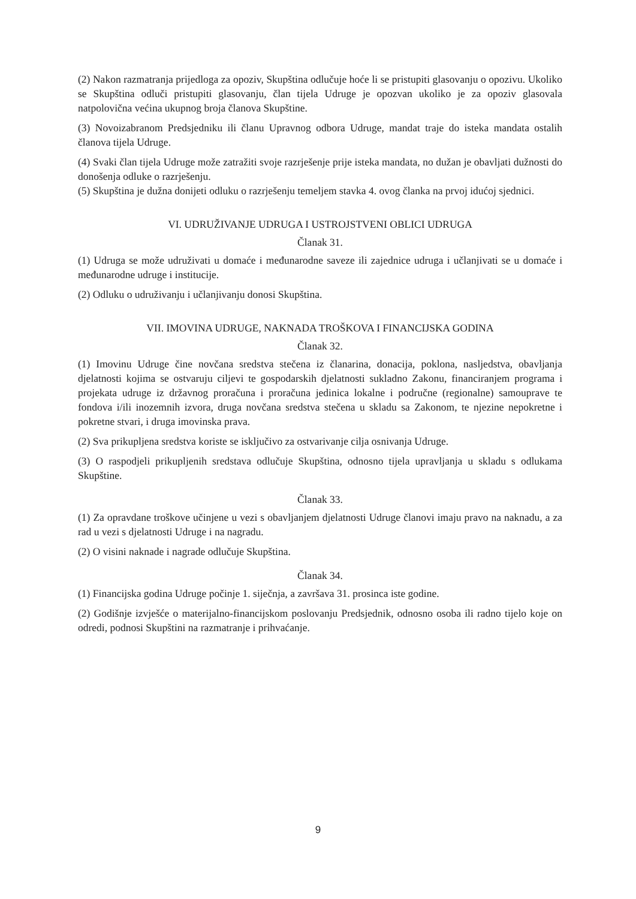(2) Nakon razmatranja prijedloga za opoziv, Skupština odlučuje hoće li se pristupiti glasovanju o opozivu. Ukoliko se Skupština odluči pristupiti glasovanju, član tijela Udruge je opozvan ukoliko je za opoziv glasovala natpolovična većina ukupnog broja članova Skupštine.
(3) Novoizabranom Predsjedniku ili članu Upravnog odbora Udruge, mandat traje do isteka mandata ostalih članova tijela Udruge.
(4) Svaki član tijela Udruge može zatražiti svoje razrješenje prije isteka mandata, no dužan je obavljati dužnosti do donošenja odluke o razrješenju.
(5) Skupština je dužna donijeti odluku o razrješenju temeljem stavka 4. ovog članka na prvoj idućoj sjednici.
VI. UDRUŽIVANJE UDRUGA I USTROJSTVENI OBLICI UDRUGA
Članak 31.
(1) Udruga se može udruživati u domaće i međunarodne saveze ili zajednice udruga i učlanjivati se u domaće i međunarodne udruge i institucije.
(2) Odluku o udruživanju i učlanjivanju donosi Skupština.
VII. IMOVINA UDRUGE, NAKNADA TROŠKOVA I FINANCIJSKA GODINA
Članak 32.
(1) Imovinu Udruge čine novčana sredstva stečena iz članarina, donacija, poklona, nasljedstva, obavljanja djelatnosti kojima se ostvaruju ciljevi te gospodarskih djelatnosti sukladno Zakonu, financiranjem programa i projekata udruge iz državnog proračuna i proračuna jedinica lokalne i područne (regionalne) samouprave te fondova i/ili inozemnih izvora, druga novčana sredstva stečena u skladu sa Zakonom, te njezine nepokretne i pokretne stvari, i druga imovinska prava.
(2) Sva prikupljena sredstva koriste se isključivo za ostvarivanje cilja osnivanja Udruge.
(3) O raspodjeli prikupljenih sredstava odlučuje Skupština, odnosno tijela upravljanja u skladu s odlukama Skupštine.
Članak 33.
(1) Za opravdane troškove učinjene u vezi s obavljanjem djelatnosti Udruge članovi imaju pravo na naknadu, a za rad u vezi s djelatnosti Udruge i na nagradu.
(2) O visini naknade i nagrade odlučuje Skupština.
Članak 34.
(1) Financijska godina Udruge počinje 1. siječnja, a završava 31. prosinca iste godine.
(2) Godišnje izvješće o materijalno-financijskom poslovanju Predsjednik, odnosno osoba ili radno tijelo koje on odredi, podnosi Skupštini na razmatranje i prihvaćanje.
9